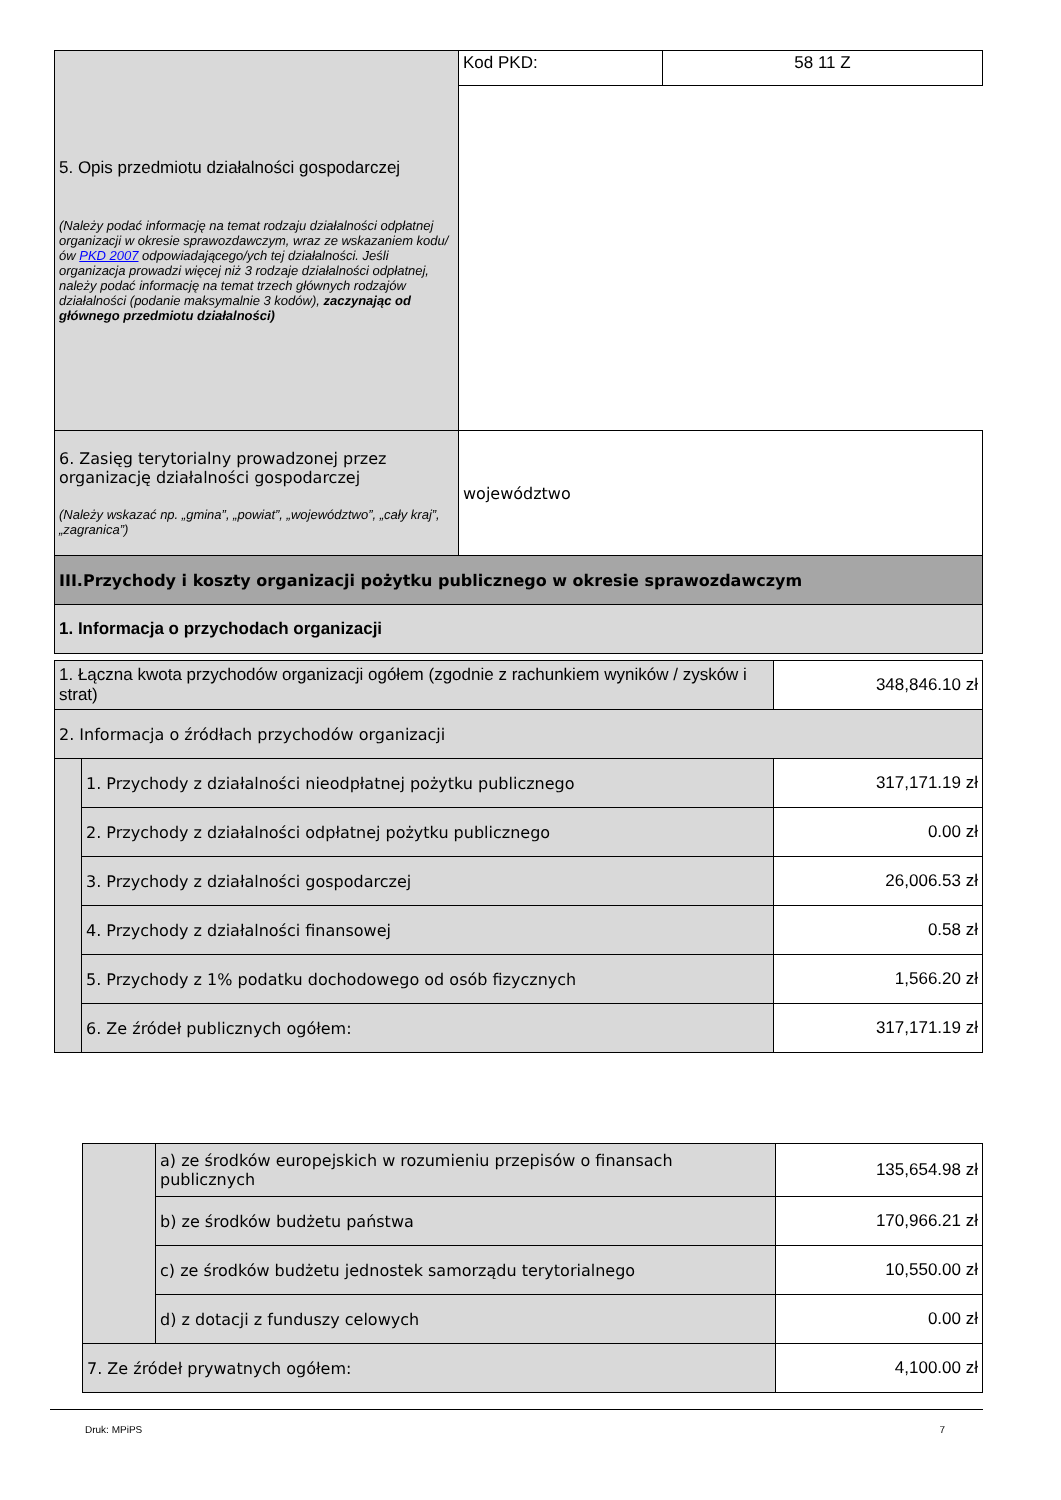| 5. Opis przedmiotu działalności gospodarczej (Należy podać informację na temat rodzaju działalności odpłatnej organizacji w okresie sprawozdawczym, wraz ze wskazaniem kodu/ów PKD 2007 odpowiadającego/ych tej działalności. Jeśli organizacja prowadzi więcej niż 3 rodzaje działalności odpłatnej, należy podać informację na temat trzech głównych rodzajów działalności (podanie maksymalnie 3 kodów), zaczynając od głównego przedmiotu działalności) | Kod PKD: | 58 11 Z |
| 6. Zasięg terytorialny prowadzonej przez organizację działalności gospodarczej (Należy wskazać np. „gmina”, „powiat”, „województwo”, „cały kraj”, „zagranica”) | województwo | |
| III.Przychody i koszty organizacji pożytku publicznego w okresie sprawozdawczym | | |
| 1. Informacja o przychodach organizacji | | |
| 1. Łączna kwota przychodów organizacji ogółem (zgodnie z rachunkiem wyników / zysków i strat) | | 348,846.10 zł |
| 2. Informacja o źródłach przychodów organizacji | | |
| | 1. Przychody z działalności nieodpłatnej pożytku publicznego | 317,171.19 zł |
| | 2. Przychody z działalności odpłatnej pożytku publicznego | 0.00 zł |
| | 3. Przychody z działalności gospodarczej | 26,006.53 zł |
| | 4. Przychody z działalności finansowej | 0.58 zł |
| | 5. Przychody z 1% podatku dochodowego od osób fizycznych | 1,566.20 zł |
| | 6. Ze źródeł publicznych ogółem: | 317,171.19 zł |
| | a) ze środków europejskich w rozumieniu przepisów o finansach publicznych | 135,654.98 zł |
| | b) ze środków budżetu państwa | 170,966.21 zł |
| | c) ze środków budżetu jednostek samorządu terytorialnego | 10,550.00 zł |
| | d) z dotacji z funduszy celowych | 0.00 zł |
| 7. Ze źródeł prywatnych ogółem: | | 4,100.00 zł |
Druk: MPiPS 7